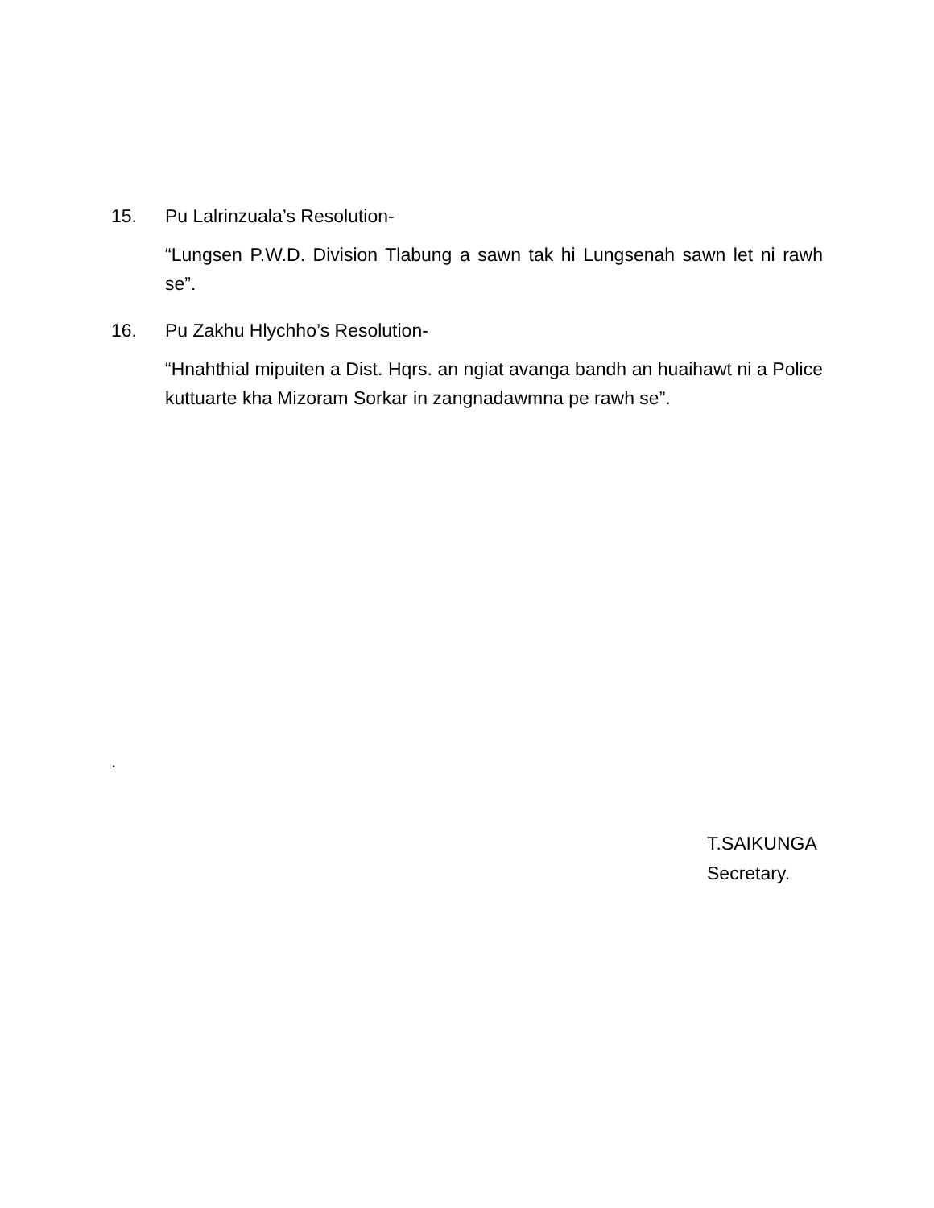15. Pu Lalrinzuala’s Resolution-
“Lungsen P.W.D. Division Tlabung a sawn tak hi Lungsenah sawn let ni rawh se”.
16. Pu Zakhu Hlychho’s Resolution-
“Hnahthial mipuiten a Dist. Hqrs. an ngiat avanga bandh an huaihawt ni a Police kuttuarte kha Mizoram Sorkar in zangnadawmna pe rawh se”.
.
T.SAIKUNGA
Secretary.